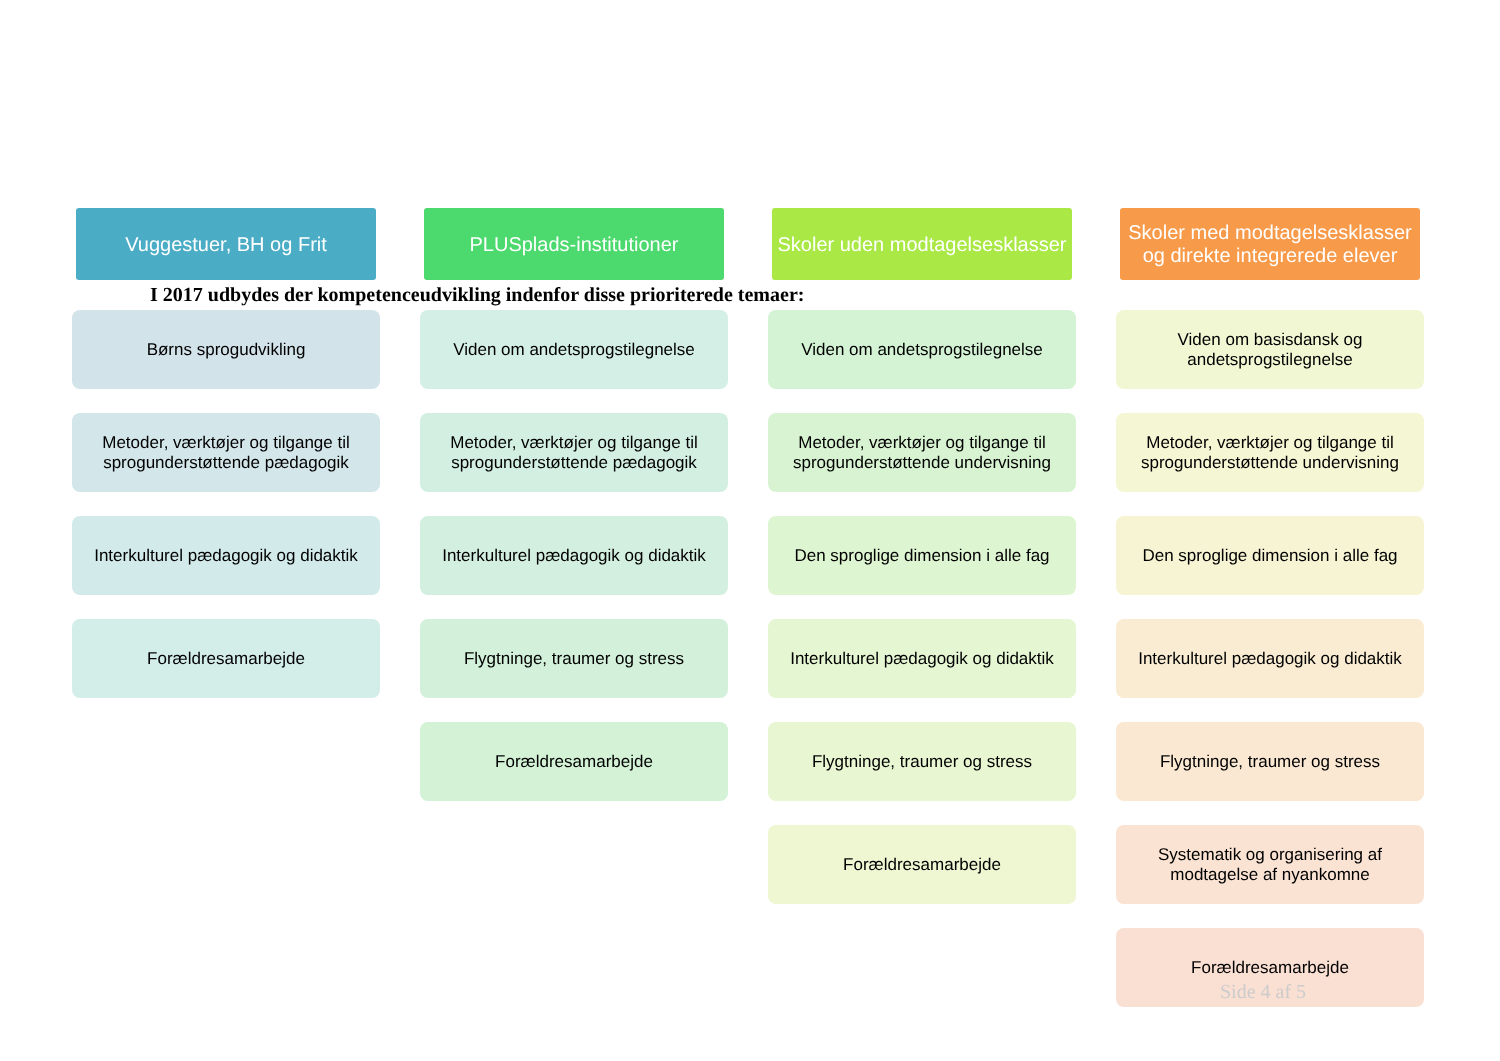Vuggestuer, BH og Frit
Børns sprogudvikling
Metoder, værktøjer og tilgange til sprogunderstøttende pædagogik
Interkulturel pædagogik og didaktik
Forældresamarbejde
PLUSplads-institutioner
Viden om andetsprogstilegnelse
Metoder, værktøjer og tilgange til sprogunderstøttende pædagogik
Interkulturel pædagogik og didaktik
Flygtninge, traumer og stress
Forældresamarbejde
Skoler uden modtagelsesklasser
Viden om andetsprogstilegnelse
Metoder, værktøjer og tilgange til sprogunderstøttende undervisning
Den sproglige dimension i alle fag
Interkulturel pædagogik og didaktik
Flygtninge, traumer og stress
Forældresamarbejde
Skoler med modtagelsesklasser og direkte integrerede elever
Viden om basisdansk og andetsprogstilegnelse
Metoder, værktøjer og tilgange til sprogunderstøttende undervisning
Den sproglige dimension i alle fag
Interkulturel pædagogik og didaktik
Flygtninge, traumer og stress
Systematik og organisering af modtagelse af nyankomne
Forældresamarbejde
I 2017 udbydes der kompetenceudvikling indenfor disse prioriterede temaer:
Side 4 af 5